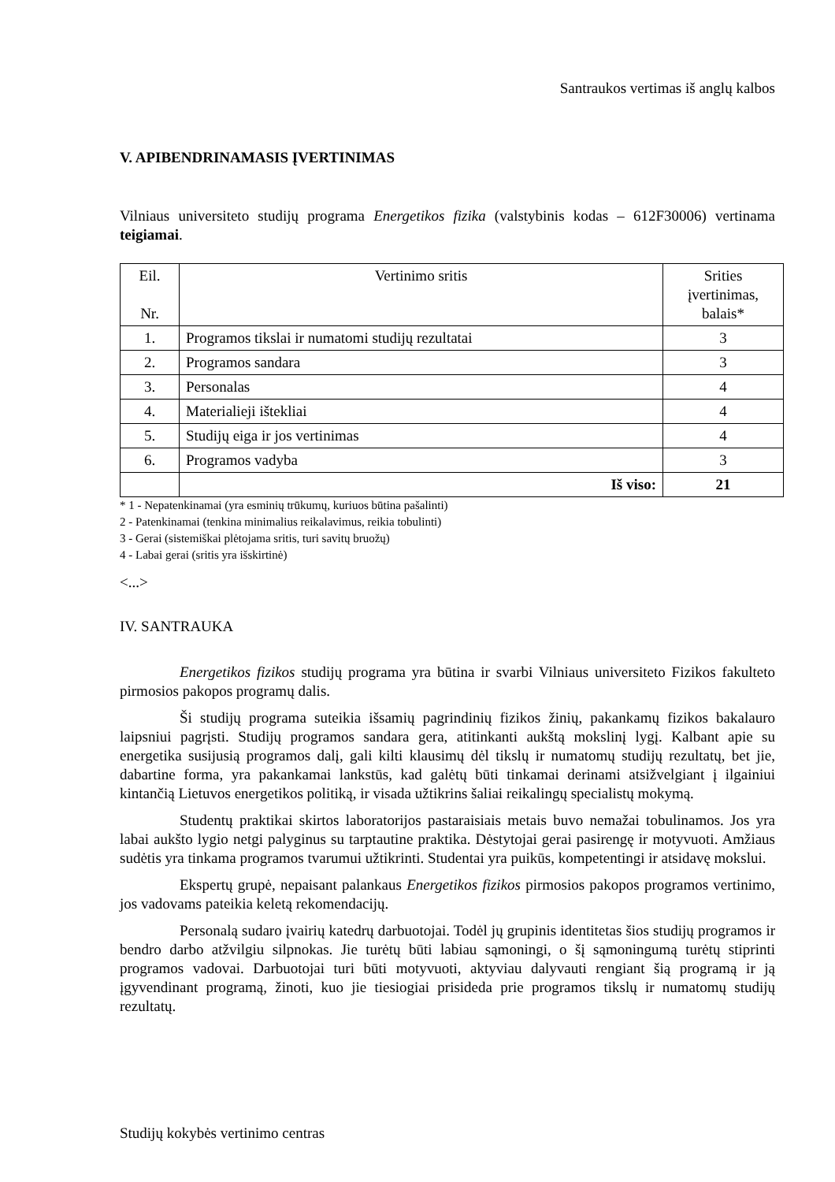Santraukos vertimas iš anglų kalbos
V. APIBENDRINAMASIS ĮVERTINIMAS
Vilniaus universiteto studijų programa Energetikos fizika (valstybinis kodas – 612F30006) vertinama teigiamai.
| Eil. Nr. | Vertinimo sritis | Srities įvertinimas, balais* |
| 1. | Programos tikslai ir numatomi studijų rezultatai | 3 |
| 2. | Programos sandara | 3 |
| 3. | Personalas | 4 |
| 4. | Materialieji ištekliai | 4 |
| 5. | Studijų eiga ir jos vertinimas | 4 |
| 6. | Programos vadyba | 3 |
| | Iš viso: | 21 |
* 1 - Nepatenkinamai (yra esminių trūkumų, kuriuos būtina pašalinti)
2 - Patenkinamai (tenkina minimalius reikalavimus, reikia tobulinti)
3 - Gerai (sistemiškai plėtojama sritis, turi savitų bruožų)
4 - Labai gerai (sritis yra išskirtinė)
<...>
IV. SANTRAUKA
Energetikos fizikos studijų programa yra būtina ir svarbi Vilniaus universiteto Fizikos fakulteto pirmosios pakopos programų dalis.
Ši studijų programa suteikia išsamių pagrindinių fizikos žinių, pakankamų fizikos bakalauro laipsniui pagrįsti. Studijų programos sandara gera, atitinkanti aukštą mokslinį lygį. Kalbant apie su energetika susijusią programos dalį, gali kilti klausimų dėl tikslų ir numatomų studijų rezultatų, bet jie, dabartine forma, yra pakankamai lankstūs, kad galėtų būti tinkamai derinami atsižvelgiant į ilgainiui kintančią Lietuvos energetikos politiką, ir visada užtikrins šaliai reikalingų specialistų mokymą.
Studentų praktikai skirtos laboratorijos pastaraisiais metais buvo nemažai tobulinamos. Jos yra labai aukšto lygio netgi palyginus su tarptautine praktika. Dėstytojai gerai pasirengę ir motyvuoti. Amžiaus sudėtis yra tinkama programos tvarumui užtikrinti. Studentai yra puikūs, kompetentingi ir atsidavę mokslui.
Ekspertų grupė, nepaisant palankaus Energetikos fizikos pirmosios pakopos programos vertinimo, jos vadovams pateikia keletą rekomendacijų.
Personalą sudaro įvairių katedrų darbuotojai. Todėl jų grupinis identitetas šios studijų programos ir bendro darbo atžvilgiu silpnokas. Jie turėtų būti labiau sąmoningi, o šį sąmoningumą turėtų stiprinti programos vadovai. Darbuotojai turi būti motyvuoti, aktyviau dalyvauti rengiant šią programą ir ją įgyvendinant programą, žinoti, kuo jie tiesiogiai prisideda prie programos tikslų ir numatomų studijų rezultatų.
Studijų kokybės vertinimo centras